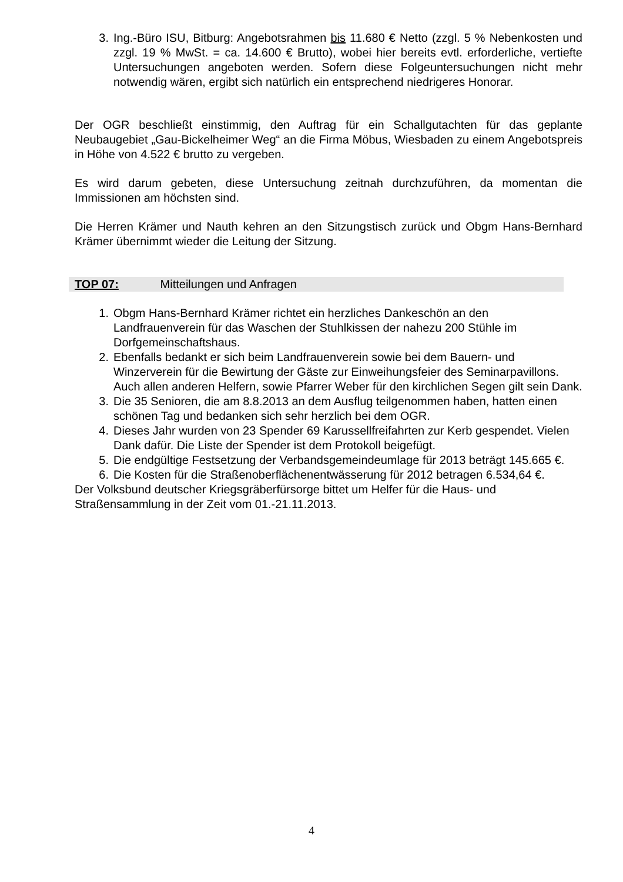3. Ing.-Büro ISU, Bitburg: Angebotsrahmen bis 11.680 € Netto (zzgl. 5 % Nebenkosten und zzgl. 19 % MwSt. = ca. 14.600 € Brutto), wobei hier bereits evtl. erforderliche, vertiefte Untersuchungen angeboten werden. Sofern diese Folgeuntersuchungen nicht mehr notwendig wären, ergibt sich natürlich ein entsprechend niedrigeres Honorar.
Der OGR beschließt einstimmig, den Auftrag für ein Schallgutachten für das geplante Neubaugebiet „Gau-Bickelheimer Weg“ an die Firma Möbus, Wiesbaden zu einem Angebotspreis in Höhe von 4.522 € brutto zu vergeben.
Es wird darum gebeten, diese Untersuchung zeitnah durchzuführen, da momentan die Immissionen am höchsten sind.
Die Herren Krämer und Nauth kehren an den Sitzungstisch zurück und Obgm Hans-Bernhard Krämer übernimmt wieder die Leitung der Sitzung.
TOP 07: Mitteilungen und Anfragen
1. Obgm Hans-Bernhard Krämer richtet ein herzliches Dankeschön an den Landfrauenverein für das Waschen der Stuhlkissen der nahezu 200 Stühle im Dorfgemeinschaftshaus.
2. Ebenfalls bedankt er sich beim Landfrauenverein sowie bei dem Bauern- und Winzerverein für die Bewirtung der Gäste zur Einweihungsfeier des Seminarpavillons. Auch allen anderen Helfern, sowie Pfarrer Weber für den kirchlichen Segen gilt sein Dank.
3. Die 35 Senioren, die am 8.8.2013 an dem Ausflug teilgenommen haben, hatten einen schönen Tag und bedanken sich sehr herzlich bei dem OGR.
4. Dieses Jahr wurden von 23 Spender 69 Karussellfreifahrten zur Kerb gespendet. Vielen Dank dafür. Die Liste der Spender ist dem Protokoll beigefügt.
5. Die endgültige Festsetzung der Verbandsgemeindeumlage für 2013 beträgt 145.665 €.
6. Die Kosten für die Straßenoberflächenentwässerung für 2012 betragen 6.534,64 €.
Der Volksbund deutscher Kriegsgräberfürsorge bittet um Helfer für die Haus- und Straßensammlung in der Zeit vom 01.-21.11.2013.
4